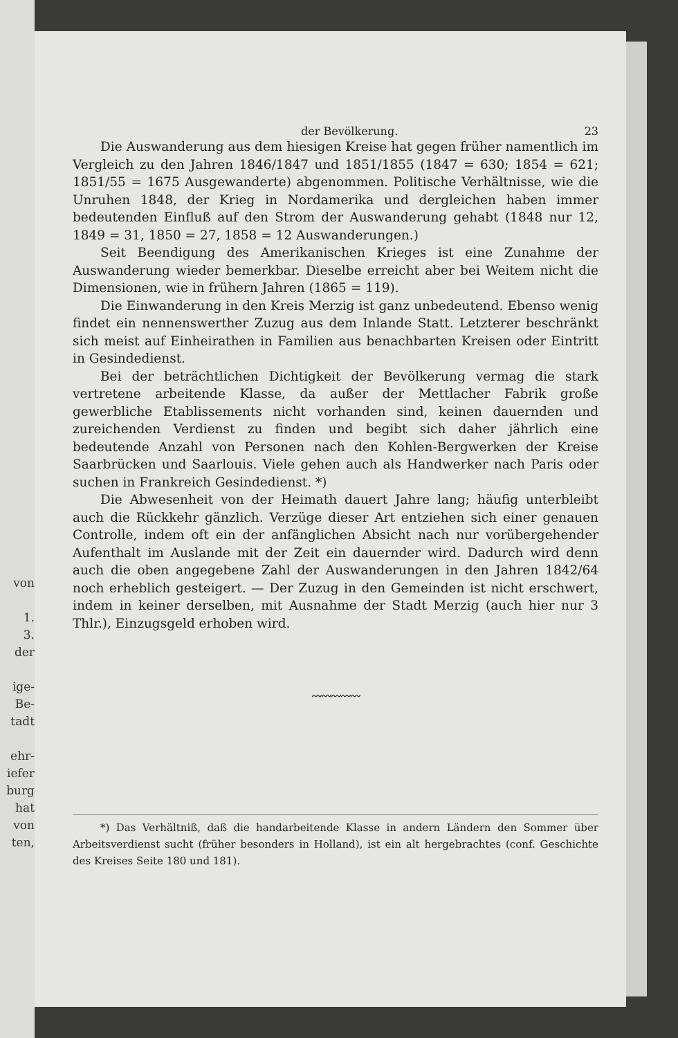von
1.
3.
der
ige-
Be-
tadt
ehr-
iefer
burg
hat
von
ten,
der Bevölkerung. 23
Die Auswanderung aus dem hiesigen Kreise hat gegen früher namentlich im Vergleich zu den Jahren 1846/1847 und 1851/1855 (1847 = 630; 1854 = 621; 1851/55 = 1675 Ausgewanderte) abgenommen. Politische Verhältnisse, wie die Unruhen 1848, der Krieg in Nordamerika und dergleichen haben immer bedeutenden Einfluß auf den Strom der Auswanderung gehabt (1848 nur 12, 1849 = 31, 1850 = 27, 1858 = 12 Auswanderungen.)
Seit Beendigung des Amerikanischen Krieges ist eine Zunahme der Auswanderung wieder bemerkbar. Dieselbe erreicht aber bei Weitem nicht die Dimensionen, wie in frühern Jahren (1865 = 119).
Die Einwanderung in den Kreis Merzig ist ganz unbedeutend. Ebenso wenig findet ein nennenswerther Zuzug aus dem Inlande Statt. Letzterer beschränkt sich meist auf Einheirathen in Familien aus benachbarten Kreisen oder Eintritt in Gesindedienst.
Bei der beträchtlichen Dichtigkeit der Bevölkerung vermag die stark vertretene arbeitende Klasse, da außer der Mettlacher Fabrik große gewerbliche Etablissements nicht vorhanden sind, keinen dauernden und zureichenden Verdienst zu finden und begibt sich daher jährlich eine bedeutende Anzahl von Personen nach den Kohlen-Bergwerken der Kreise Saarbrücken und Saarlouis. Viele gehen auch als Handwerker nach Paris oder suchen in Frankreich Gesindedienst. *)
Die Abwesenheit von der Heimath dauert Jahre lang; häufig unterbleibt auch die Rückkehr gänzlich. Verzüge dieser Art entziehen sich einer genauen Controlle, indem oft ein der anfänglichen Absicht nach nur vorübergehender Aufenthalt im Auslande mit der Zeit ein dauernder wird. Dadurch wird denn auch die oben angegebene Zahl der Auswanderungen in den Jahren 1842/64 noch erheblich gesteigert. — Der Zuzug in den Gemeinden ist nicht erschwert, indem in keiner derselben, mit Ausnahme der Stadt Merzig (auch hier nur 3 Thlr.), Einzugsgeld erhoben wird.
〰〰〰〰〰
*) Das Verhältniß, daß die handarbeitende Klasse in andern Ländern den Sommer über Arbeitsverdienst sucht (früher besonders in Holland), ist ein alt hergebrachtes (conf. Geschichte des Kreises Seite 180 und 181).